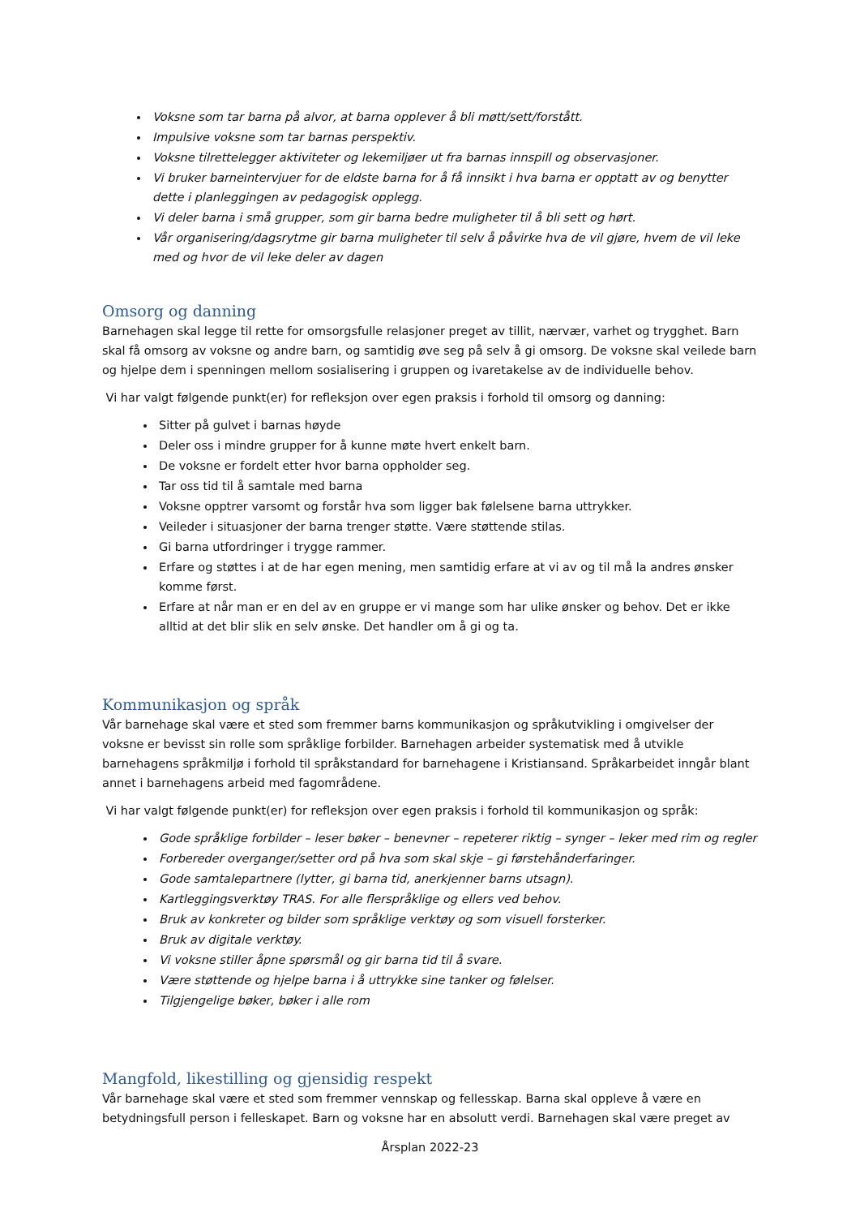Voksne som tar barna på alvor, at barna opplever å bli møtt/sett/forstått.
Impulsive voksne som tar barnas perspektiv.
Voksne tilrettelegger aktiviteter og lekemiljøer ut fra barnas innspill og observasjoner.
Vi bruker barneintervjuer for de eldste barna for å få innsikt i hva barna er opptatt av og benytter dette i planleggingen av pedagogisk opplegg.
Vi deler barna i små grupper, som gir barna bedre muligheter til å bli sett og hørt.
Vår organisering/dagsrytme gir barna muligheter til selv å påvirke hva de vil gjøre, hvem de vil leke med og hvor de vil leke deler av dagen
Omsorg og danning
Barnehagen skal legge til rette for omsorgsfulle relasjoner preget av tillit, nærvær, varhet og trygghet. Barn skal få omsorg av voksne og andre barn, og samtidig øve seg på selv å gi omsorg. De voksne skal veilede barn og hjelpe dem i spenningen mellom sosialisering i gruppen og ivaretakelse av de individuelle behov.
Vi har valgt følgende punkt(er) for refleksjon over egen praksis i forhold til omsorg og danning:
Sitter på gulvet i barnas høyde
Deler oss i mindre grupper for å kunne møte hvert enkelt barn.
De voksne er fordelt etter hvor barna oppholder seg.
Tar oss tid til å samtale med barna
Voksne opptrer varsomt og forstår hva som ligger bak følelsene barna uttrykker.
Veileder i situasjoner der barna trenger støtte. Være støttende stilas.
Gi barna utfordringer i trygge rammer.
Erfare og støttes i at de har egen mening, men samtidig erfare at vi av og til må la andres ønsker komme først.
Erfare at når man er en del av en gruppe er vi mange som har ulike ønsker og behov. Det er ikke alltid at det blir slik en selv ønske. Det handler om å gi og ta.
Kommunikasjon og språk
Vår barnehage skal være et sted som fremmer barns kommunikasjon og språkutvikling i omgivelser der voksne er bevisst sin rolle som språklige forbilder. Barnehagen arbeider systematisk med å utvikle barnehagens språkmiljø i forhold til språkstandard for barnehagene i Kristiansand. Språkarbeidet inngår blant annet i barnehagens arbeid med fagområdene.
Vi har valgt følgende punkt(er) for refleksjon over egen praksis i forhold til kommunikasjon og språk:
Gode språklige forbilder – leser bøker – benevner – repeterer riktig – synger – leker med rim og regler
Forbereder overganger/setter ord på hva som skal skje – gi førstehånderfaringer.
Gode samtalepartnere (lytter, gi barna tid, anerkjenner barns utsagn).
Kartleggingsverktøy TRAS. For alle flerspråklige og ellers ved behov.
Bruk av konkreter og bilder som språklige verktøy og som visuell forsterker.
Bruk av digitale verktøy.
Vi voksne stiller åpne spørsmål og gir barna tid til å svare.
Være støttende og hjelpe barna i å uttrykke sine tanker og følelser.
Tilgjengelige bøker, bøker i alle rom
Mangfold, likestilling og gjensidig respekt
Vår barnehage skal være et sted som fremmer vennskap og fellesskap. Barna skal oppleve å være en betydningsfull person i felleskapet. Barn og voksne har en absolutt verdi. Barnehagen skal være preget av
Årsplan 2022-23